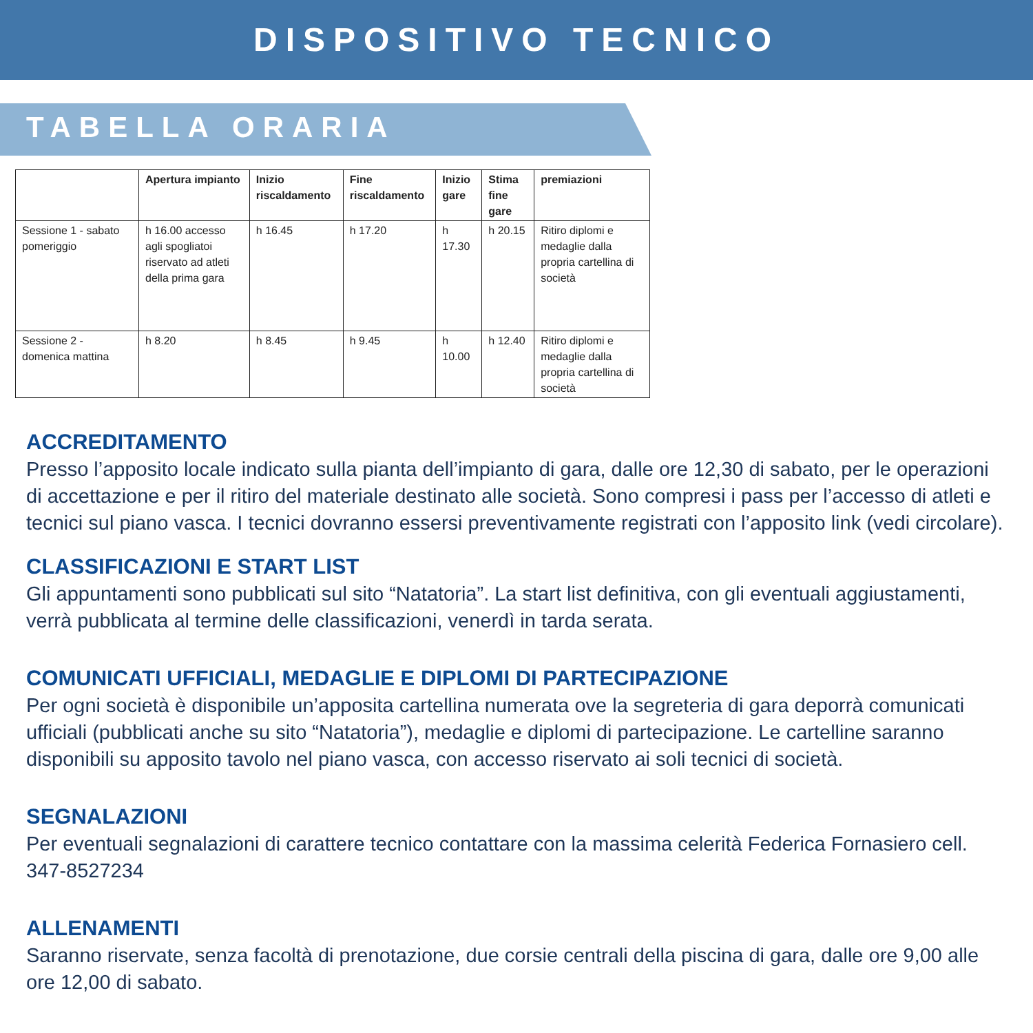DISPOSITIVO TECNICO
TABELLA ORARIA
| | Apertura impianto | Inizio riscaldamento | Fine riscaldamento | Inizio gare | Stima fine gare | premiazioni |
| --- | --- | --- | --- | --- | --- | --- |
| Sessione 1 - sabato pomeriggio | h 16.00 accesso agli spogliatoi riservato ad atleti della prima gara | h 16.45 | h 17.20 | h 17.30 | h 20.15 | Ritiro diplomi e medaglie dalla propria cartellina di società |
| Sessione 2 - domenica mattina | h 8.20 | h 8.45 | h 9.45 | h 10.00 | h 12.40 | Ritiro diplomi e medaglie dalla propria cartellina di società |
ACCREDITAMENTO
Presso l’apposito locale indicato sulla pianta dell’impianto di gara, dalle ore 12,30 di sabato, per le operazioni di accettazione e per il ritiro del materiale destinato alle società. Sono compresi i pass per l’accesso di atleti e tecnici sul piano vasca. I tecnici dovranno essersi preventivamente registrati con l’apposito link (vedi circolare).
CLASSIFICAZIONI E START LIST
Gli appuntamenti sono pubblicati sul sito “Natatoria”. La start list definitiva, con gli eventuali aggiustamenti, verrà pubblicata al termine delle classificazioni, venerdì in tarda serata.
COMUNICATI UFFICIALI, MEDAGLIE E DIPLOMI DI PARTECIPAZIONE
Per ogni società è disponibile un’apposita cartellina numerata ove la segreteria di gara deporrà comunicati ufficiali (pubblicati anche su sito “Natatoria”), medaglie e diplomi di partecipazione. Le cartelline saranno disponibili su apposito tavolo nel piano vasca, con accesso riservato ai soli tecnici di società.
SEGNALAZIONI
Per eventuali segnalazioni di carattere tecnico contattare con la massima celerità Federica Fornasiero cell. 347-8527234
ALLENAMENTI
Saranno riservate, senza facoltà di prenotazione, due corsie centrali della piscina di gara, dalle ore 9,00 alle ore 12,00 di sabato.